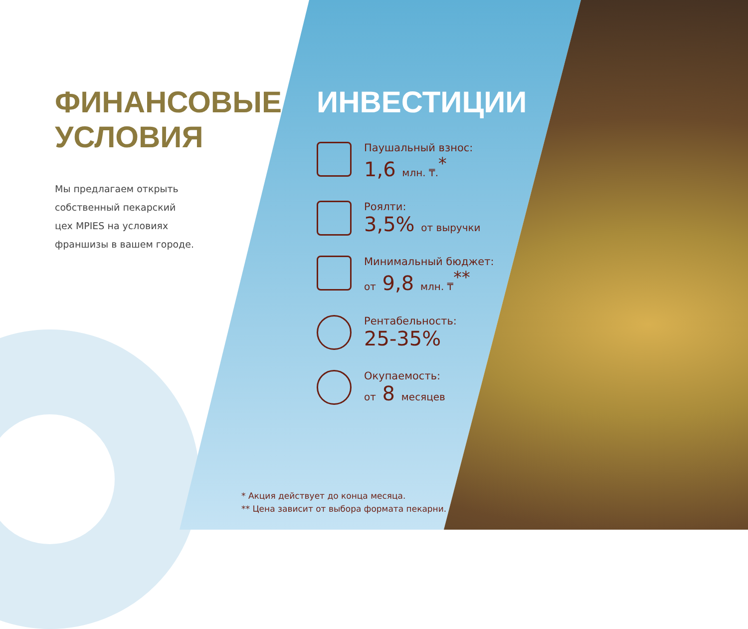ФИНАНСОВЫЕ
УСЛОВИЯ
Мы предлагаем открыть
собственный пекарский
цех MPIES на условиях
франшизы в вашем городе.
ИНВЕСТИЦИИ
Паушальный взнос:
1,6 млн. ₸.<sup>*</sup>
Роялти:
3,5% от выручки
Минимальный бюджет:
от 9,8 млн. ₸<sup>**</sup>
Рентабельность:
25-35%
Окупаемость:
от 8 месяцев
* Акция действует до конца месяца.
** Цена зависит от выбора формата пекарни.